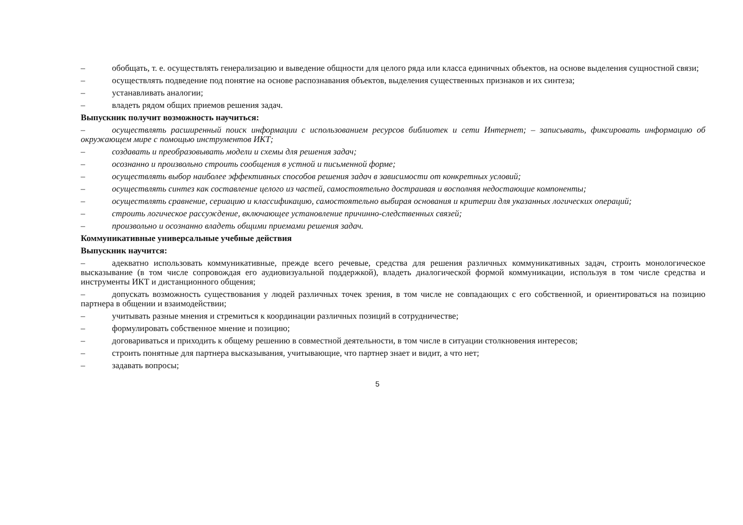– обобщать, т. е. осуществлять генерализацию и выведение общности для целого ряда или класса единичных объектов, на основе выделения сущностной связи;
– осуществлять подведение под понятие на основе распознавания объектов, выделения существенных признаков и их синтеза;
– устанавливать аналогии;
– владеть рядом общих приемов решения задач.
Выпускник получит возможность научиться:
– осуществлять расширенный поиск информации с использованием ресурсов библиотек и сети Интернет; – записывать, фиксировать информацию об окружающем мире с помощью инструментов ИКТ;
– создавать и преобразовывать модели и схемы для решения задач;
– осознанно и произвольно строить сообщения в устной и письменной форме;
– осуществлять выбор наиболее эффективных способов решения задач в зависимости от конкретных условий;
– осуществлять синтез как составление целого из частей, самостоятельно достраивая и восполняя недостающие компоненты;
– осуществлять сравнение, сериацию и классификацию, самостоятельно выбирая основания и критерии для указанных логических операций;
– строить логическое рассуждение, включающее установление причинно-следственных связей;
– произвольно и осознанно владеть общими приемами решения задач.
Коммуникативные универсальные учебные действия
Выпускник научится:
– адекватно использовать коммуникативные, прежде всего речевые, средства для решения различных коммуникативных задач, строить монологическое высказывание (в том числе сопровождая его аудиовизуальной поддержкой), владеть диалогической формой коммуникации, используя в том числе средства и инструменты ИКТ и дистанционного общения;
– допускать возможность существования у людей различных точек зрения, в том числе не совпадающих с его собственной, и ориентироваться на позицию партнера в общении и взаимодействии;
– учитывать разные мнения и стремиться к координации различных позиций в сотрудничестве;
– формулировать собственное мнение и позицию;
– договариваться и приходить к общему решению в совместной деятельности, в том числе в ситуации столкновения интересов;
– строить понятные для партнера высказывания, учитывающие, что партнер знает и видит, а что нет;
– задавать вопросы;
5